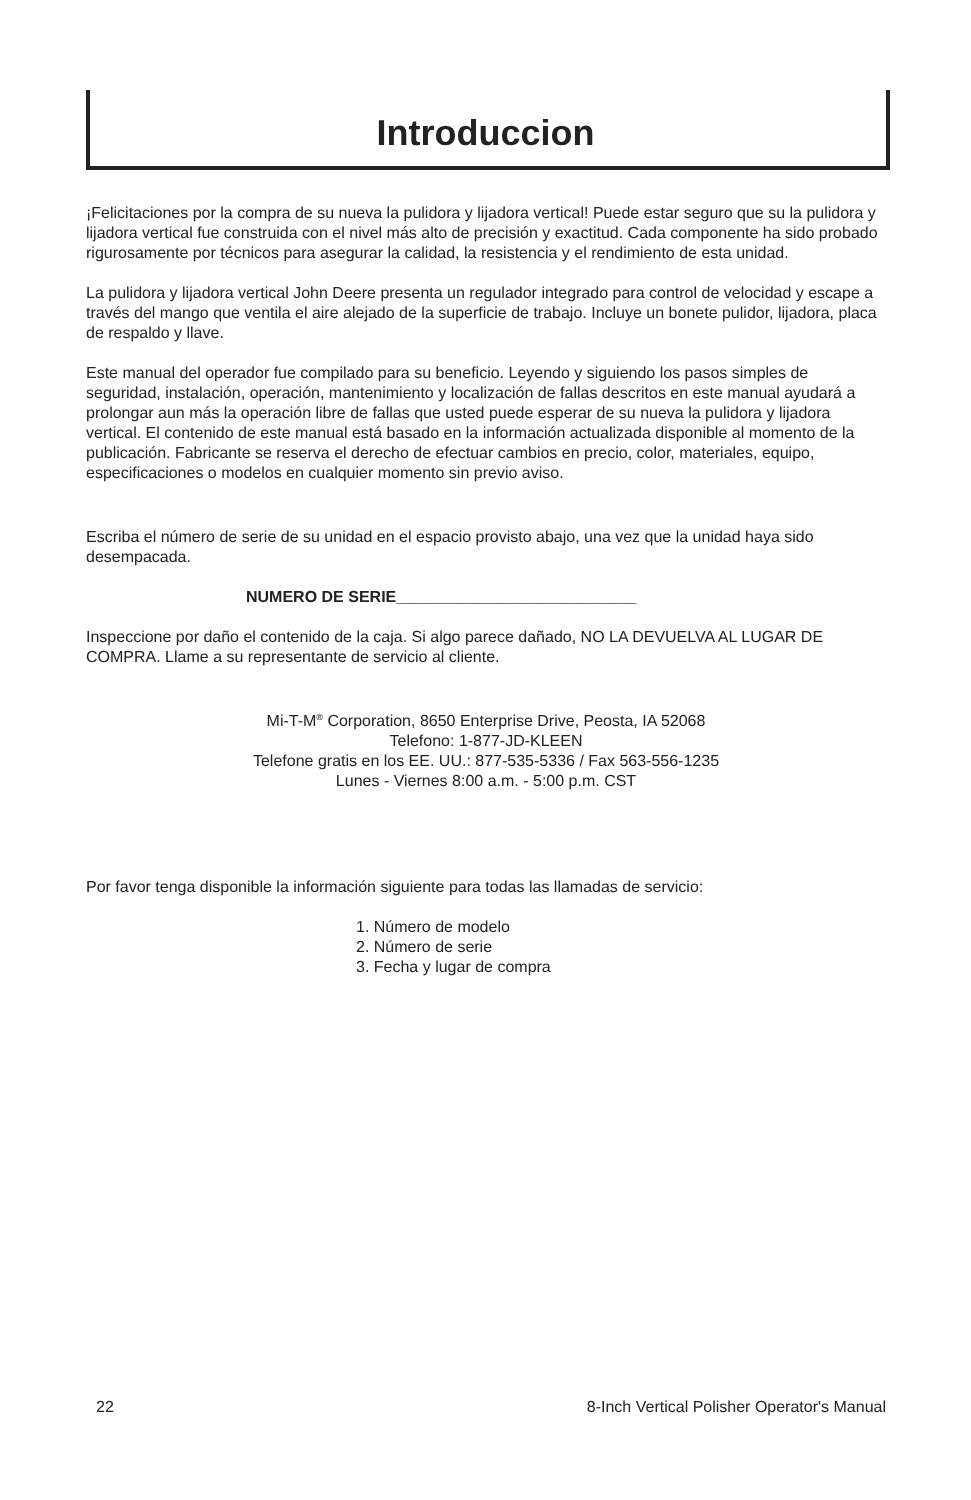Introduccion
¡Felicitaciones por la compra de su nueva la pulidora y lijadora vertical! Puede estar seguro que su la pulidora y lijadora vertical fue construida con el nivel más alto de precisión y exactitud. Cada componente ha sido probado rigurosamente por técnicos para asegurar la calidad, la resistencia y el rendimiento de esta unidad.
La pulidora y lijadora vertical John Deere presenta un regulador integrado para control de velocidad y escape a través del mango que ventila el aire alejado de la superficie de trabajo. Incluye un bonete pulidor, lijadora, placa de respaldo y llave.
Este manual del operador fue compilado para su beneficio. Leyendo y siguiendo los pasos simples de seguridad, instalación, operación, mantenimiento y localización de fallas descritos en este manual ayudará a prolongar aun más la operación libre de fallas que usted puede esperar de su nueva la pulidora y lijadora vertical. El contenido de este manual está basado en la información actualizada disponible al momento de la publicación. Fabricante se reserva el derecho de efectuar cambios en precio, color, materiales, equipo, especificaciones o modelos en cualquier momento sin previo aviso.
Escriba el número de serie de su unidad en el espacio provisto abajo, una vez que la unidad haya sido desempacada.
NUMERO DE SERIE___________________________
Inspeccione por daño el contenido de la caja. Si algo parece dañado, NO LA DEVUELVA AL LUGAR DE COMPRA. Llame a su representante de servicio al cliente.
Mi-T-M<sup>®</sup> Corporation, 8650 Enterprise Drive, Peosta, IA 52068
Telefono: 1-877-JD-KLEEN
Telefone gratis en los EE. UU.: 877-535-5336 / Fax 563-556-1235
Lunes - Viernes 8:00 a.m. - 5:00 p.m. CST
Por favor tenga disponible la información siguiente para todas las llamadas de servicio:
1. Número de modelo
2. Número de serie
3. Fecha y lugar de compra
22 8-Inch Vertical Polisher Operator's Manual